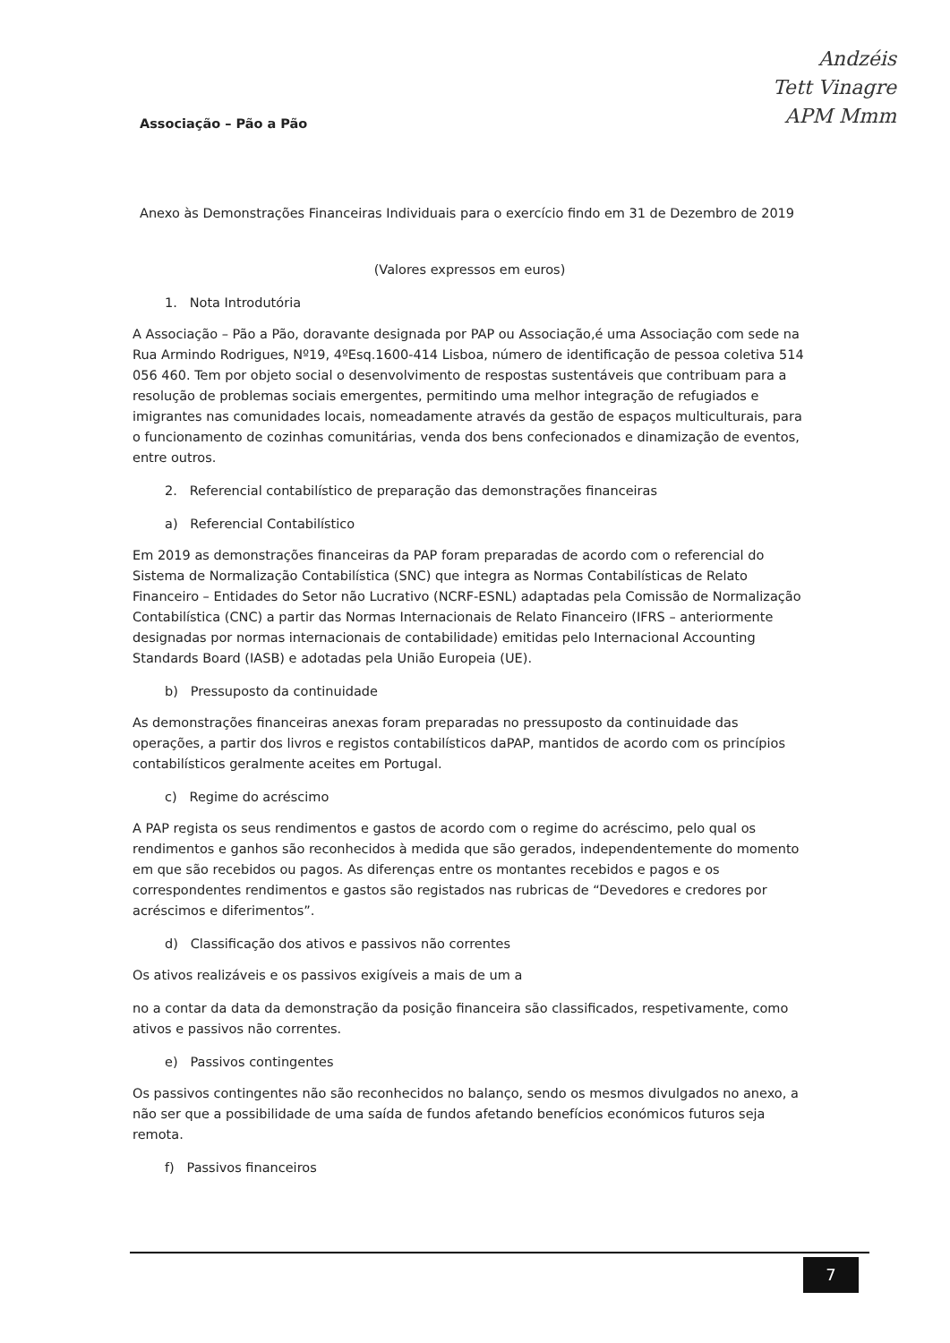Andzéis
Tett Vinagre
APM Mmm
Associação – Pão a Pão
Anexo às Demonstrações Financeiras Individuais para o exercício findo em 31 de Dezembro de 2019
(Valores expressos em euros)
1. Nota Introdutória
A Associação – Pão a Pão, doravante designada por PAP ou Associação,é uma Associação com sede na Rua Armindo Rodrigues, Nº19, 4ºEsq.1600-414 Lisboa, número de identificação de pessoa coletiva 514 056 460. Tem por objeto social o desenvolvimento de respostas sustentáveis que contribuam para a resolução de problemas sociais emergentes, permitindo uma melhor integração de refugiados e imigrantes nas comunidades locais, nomeadamente através da gestão de espaços multiculturais, para o funcionamento de cozinhas comunitárias, venda dos bens confecionados e dinamização de eventos, entre outros.
2. Referencial contabilístico de preparação das demonstrações financeiras
a) Referencial Contabilístico
Em 2019 as demonstrações financeiras da PAP foram preparadas de acordo com o referencial do Sistema de Normalização Contabilística (SNC) que integra as Normas Contabilísticas de Relato Financeiro – Entidades do Setor não Lucrativo (NCRF-ESNL) adaptadas pela Comissão de Normalização Contabilística (CNC) a partir das Normas Internacionais de Relato Financeiro (IFRS – anteriormente designadas por normas internacionais de contabilidade) emitidas pelo Internacional Accounting Standards Board (IASB) e adotadas pela União Europeia (UE).
b) Pressuposto da continuidade
As demonstrações financeiras anexas foram preparadas no pressuposto da continuidade das operações, a partir dos livros e registos contabilísticos daPAP, mantidos de acordo com os princípios contabilísticos geralmente aceites em Portugal.
c) Regime do acréscimo
A PAP regista os seus rendimentos e gastos de acordo com o regime do acréscimo, pelo qual os rendimentos e ganhos são reconhecidos à medida que são gerados, independentemente do momento em que são recebidos ou pagos. As diferenças entre os montantes recebidos e pagos e os correspondentes rendimentos e gastos são registados nas rubricas de “Devedores e credores por acréscimos e diferimentos”.
d) Classificação dos ativos e passivos não correntes
Os ativos realizáveis e os passivos exigíveis a mais de um a
no a contar da data da demonstração da posição financeira são classificados, respetivamente, como ativos e passivos não correntes.
e) Passivos contingentes
Os passivos contingentes não são reconhecidos no balanço, sendo os mesmos divulgados no anexo, a não ser que a possibilidade de uma saída de fundos afetando benefícios económicos futuros seja remota.
f) Passivos financeiros
7